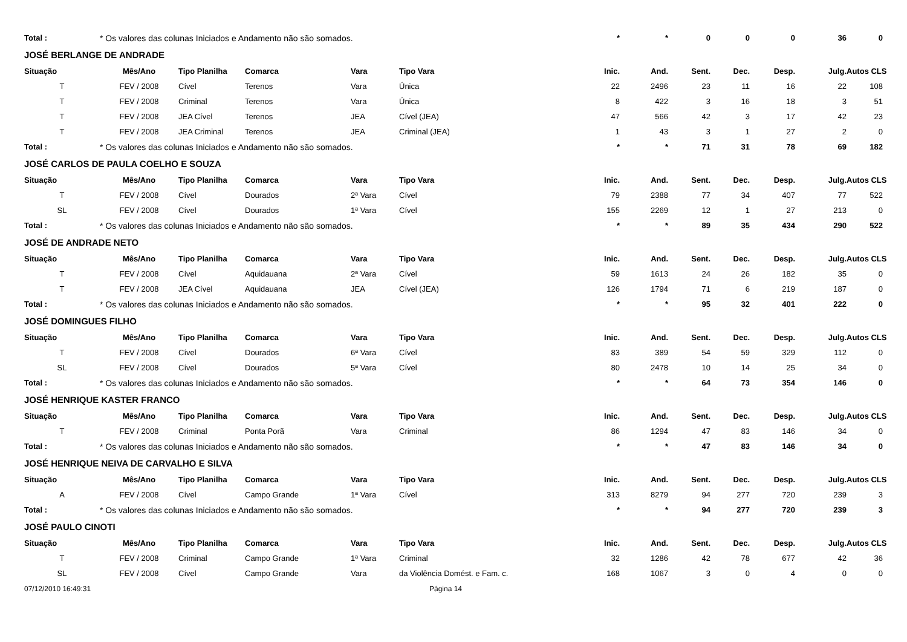| Total : | * Os valores das colunas Iniciados e Andamento não são somados. | | | | | * | * | 0 | 0 | 0 | 36 | 0 |
| JOSÉ BERLANGE DE ANDRADE | | | | | | | | | | | | |
| Situação | Mês/Ano | Tipo Planilha | Comarca | Vara | Tipo Vara | Inic. | And. | Sent. | Dec. | Desp. | Julg. | Autos CLS |
| T | FEV / 2008 | Cível | Terenos | Vara | Única | 22 | 2496 | 23 | 11 | 16 | 22 | 108 |
| T | FEV / 2008 | Criminal | Terenos | Vara | Única | 8 | 422 | 3 | 16 | 18 | 3 | 51 |
| T | FEV / 2008 | JEA Cível | Terenos | JEA | Cível (JEA) | 47 | 566 | 42 | 3 | 17 | 42 | 23 |
| T | FEV / 2008 | JEA Criminal | Terenos | JEA | Criminal (JEA) | 1 | 43 | 3 | 1 | 27 | 2 | 0 |
| Total : | * Os valores das colunas Iniciados e Andamento não são somados. | | | | | * | * | 71 | 31 | 78 | 69 | 182 |
| JOSÉ CARLOS DE PAULA COELHO E SOUZA | | | | | | | | | | | | |
| Situação | Mês/Ano | Tipo Planilha | Comarca | Vara | Tipo Vara | Inic. | And. | Sent. | Dec. | Desp. | Julg. | Autos CLS |
| T | FEV / 2008 | Cível | Dourados | 2ª Vara | Cível | 79 | 2388 | 77 | 34 | 407 | 77 | 522 |
| SL | FEV / 2008 | Cível | Dourados | 1ª Vara | Cível | 155 | 2269 | 12 | 1 | 27 | 213 | 0 |
| Total : | * Os valores das colunas Iniciados e Andamento não são somados. | | | | | * | * | 89 | 35 | 434 | 290 | 522 |
| JOSÉ DE ANDRADE NETO | | | | | | | | | | | | |
| Situação | Mês/Ano | Tipo Planilha | Comarca | Vara | Tipo Vara | Inic. | And. | Sent. | Dec. | Desp. | Julg. | Autos CLS |
| T | FEV / 2008 | Cível | Aquidauana | 2ª Vara | Cível | 59 | 1613 | 24 | 26 | 182 | 35 | 0 |
| T | FEV / 2008 | JEA Cível | Aquidauana | JEA | Cível (JEA) | 126 | 1794 | 71 | 6 | 219 | 187 | 0 |
| Total : | * Os valores das colunas Iniciados e Andamento não são somados. | | | | | * | * | 95 | 32 | 401 | 222 | 0 |
| JOSÉ DOMINGUES FILHO | | | | | | | | | | | | |
| Situação | Mês/Ano | Tipo Planilha | Comarca | Vara | Tipo Vara | Inic. | And. | Sent. | Dec. | Desp. | Julg. | Autos CLS |
| T | FEV / 2008 | Cível | Dourados | 6ª Vara | Cível | 83 | 389 | 54 | 59 | 329 | 112 | 0 |
| SL | FEV / 2008 | Cível | Dourados | 5ª Vara | Cível | 80 | 2478 | 10 | 14 | 25 | 34 | 0 |
| Total : | * Os valores das colunas Iniciados e Andamento não são somados. | | | | | * | * | 64 | 73 | 354 | 146 | 0 |
| JOSÉ HENRIQUE KASTER FRANCO | | | | | | | | | | | | |
| Situação | Mês/Ano | Tipo Planilha | Comarca | Vara | Tipo Vara | Inic. | And. | Sent. | Dec. | Desp. | Julg. | Autos CLS |
| T | FEV / 2008 | Criminal | Ponta Porã | Vara | Criminal | 86 | 1294 | 47 | 83 | 146 | 34 | 0 |
| Total : | * Os valores das colunas Iniciados e Andamento não são somados. | | | | | * | * | 47 | 83 | 146 | 34 | 0 |
| JOSÉ HENRIQUE NEIVA DE CARVALHO E SILVA | | | | | | | | | | | | |
| Situação | Mês/Ano | Tipo Planilha | Comarca | Vara | Tipo Vara | Inic. | And. | Sent. | Dec. | Desp. | Julg. | Autos CLS |
| A | FEV / 2008 | Cível | Campo Grande | 1ª Vara | Cível | 313 | 8279 | 94 | 277 | 720 | 239 | 3 |
| Total : | * Os valores das colunas Iniciados e Andamento não são somados. | | | | | * | * | 94 | 277 | 720 | 239 | 3 |
| JOSÉ PAULO CINOTI | | | | | | | | | | | | |
| Situação | Mês/Ano | Tipo Planilha | Comarca | Vara | Tipo Vara | Inic. | And. | Sent. | Dec. | Desp. | Julg. | Autos CLS |
| T | FEV / 2008 | Criminal | Campo Grande | 1ª Vara | Criminal | 32 | 1286 | 42 | 78 | 677 | 42 | 36 |
| SL | FEV / 2008 | Cível | Campo Grande | Vara | da Violência Domést. e Fam. c. | 168 | 1067 | 3 | 0 | 4 | 0 | 0 |
07/12/2010 16:49:31 Página 14